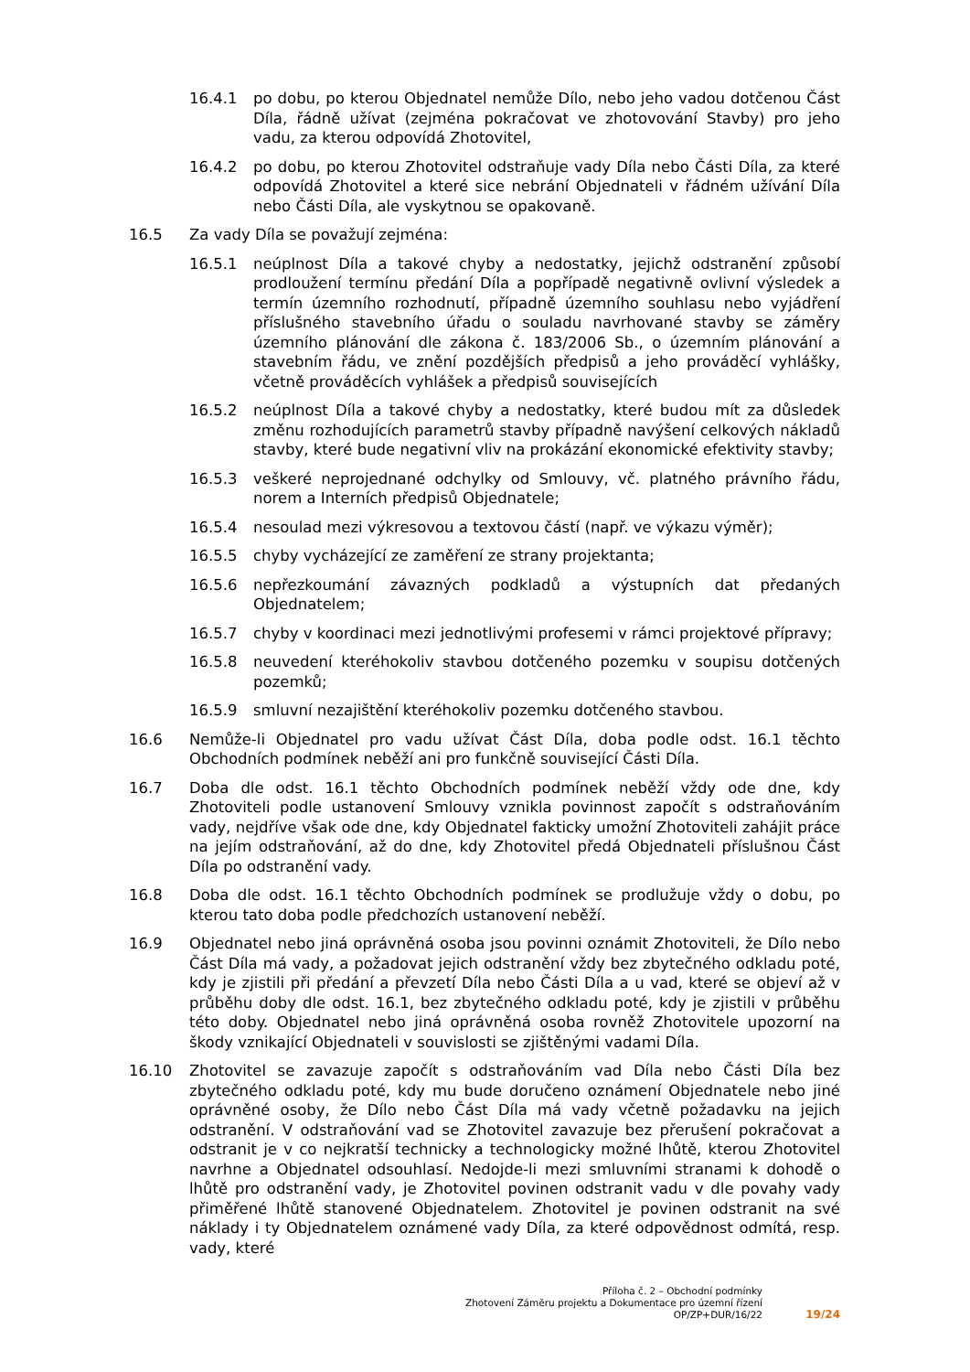16.4.1 po dobu, po kterou Objednatel nemůže Dílo, nebo jeho vadou dotčenou Část Díla, řádně užívat (zejména pokračovat ve zhotovování Stavby) pro jeho vadu, za kterou odpovídá Zhotovitel,
16.4.2 po dobu, po kterou Zhotovitel odstraňuje vady Díla nebo Části Díla, za které odpovídá Zhotovitel a které sice nebrání Objednateli v řádném užívání Díla nebo Části Díla, ale vyskytnou se opakovaně.
16.5 Za vady Díla se považují zejména:
16.5.1 neúplnost Díla a takové chyby a nedostatky, jejichž odstranění způsobí prodloužení termínu předání Díla a popřípadě negativně ovlivní výsledek a termín územního rozhodnutí, případně územního souhlasu nebo vyjádření příslušného stavebního úřadu o souladu navrhované stavby se záměry územního plánování dle zákona č. 183/2006 Sb., o územním plánování a stavebním řádu, ve znění pozdějších předpisů a jeho prováděcí vyhlášky, včetně prováděcích vyhlášek a předpisů souvisejících
16.5.2 neúplnost Díla a takové chyby a nedostatky, které budou mít za důsledek změnu rozhodujících parametrů stavby případně navýšení celkových nákladů stavby, které bude negativní vliv na prokázání ekonomické efektivity stavby;
16.5.3 veškeré neprojednané odchylky od Smlouvy, vč. platného právního řádu, norem a Interních předpisů Objednatele;
16.5.4 nesoulad mezi výkresovou a textovou částí (např. ve výkazu výměr);
16.5.5 chyby vycházející ze zaměření ze strany projektanta;
16.5.6 nepřezkoumání závazných podkladů a výstupních dat předaných Objednatelem;
16.5.7 chyby v koordinaci mezi jednotlivými profesemi v rámci projektové přípravy;
16.5.8 neuvedení kteréhokoliv stavbou dotčeného pozemku v soupisu dotčených pozemků;
16.5.9 smluvní nezajištění kteréhokoliv pozemku dotčeného stavbou.
16.6 Nemůže-li Objednatel pro vadu užívat Část Díla, doba podle odst. 16.1 těchto Obchodních podmínek neběží ani pro funkčně související Části Díla.
16.7 Doba dle odst. 16.1 těchto Obchodních podmínek neběží vždy ode dne, kdy Zhotoviteli podle ustanovení Smlouvy vznikla povinnost započít s odstraňováním vady, nejdříve však ode dne, kdy Objednatel fakticky umožní Zhotoviteli zahájit práce na jejím odstraňování, až do dne, kdy Zhotovitel předá Objednateli příslušnou Část Díla po odstranění vady.
16.8 Doba dle odst. 16.1 těchto Obchodních podmínek se prodlužuje vždy o dobu, po kterou tato doba podle předchozích ustanovení neběží.
16.9 Objednatel nebo jiná oprávněná osoba jsou povinni oznámit Zhotoviteli, že Dílo nebo Část Díla má vady, a požadovat jejich odstranění vždy bez zbytečného odkladu poté, kdy je zjistili při předání a převzetí Díla nebo Části Díla a u vad, které se objeví až v průběhu doby dle odst. 16.1, bez zbytečného odkladu poté, kdy je zjistili v průběhu této doby. Objednatel nebo jiná oprávněná osoba rovněž Zhotovitele upozorní na škody vznikající Objednateli v souvislosti se zjištěnými vadami Díla.
16.10 Zhotovitel se zavazuje započít s odstraňováním vad Díla nebo Části Díla bez zbytečného odkladu poté, kdy mu bude doručeno oznámení Objednatele nebo jiné oprávněné osoby, že Dílo nebo Část Díla má vady včetně požadavku na jejich odstranění. V odstraňování vad se Zhotovitel zavazuje bez přerušení pokračovat a odstranit je v co nejkratší technicky a technologicky možné lhůtě, kterou Zhotovitel navrhne a Objednatel odsouhlasí. Nedojde-li mezi smluvními stranami k dohodě o lhůtě pro odstranění vady, je Zhotovitel povinen odstranit vadu v dle povahy vady přiměřené lhůtě stanovené Objednatelem. Zhotovitel je povinen odstranit na své náklady i ty Objednatelem oznámené vady Díla, za které odpovědnost odmítá, resp. vady, které
Příloha č. 2 – Obchodní podmínky
Zhotovení Záměru projektu a Dokumentace pro územní řízení
OP/ZP+DUR/16/22
19/24